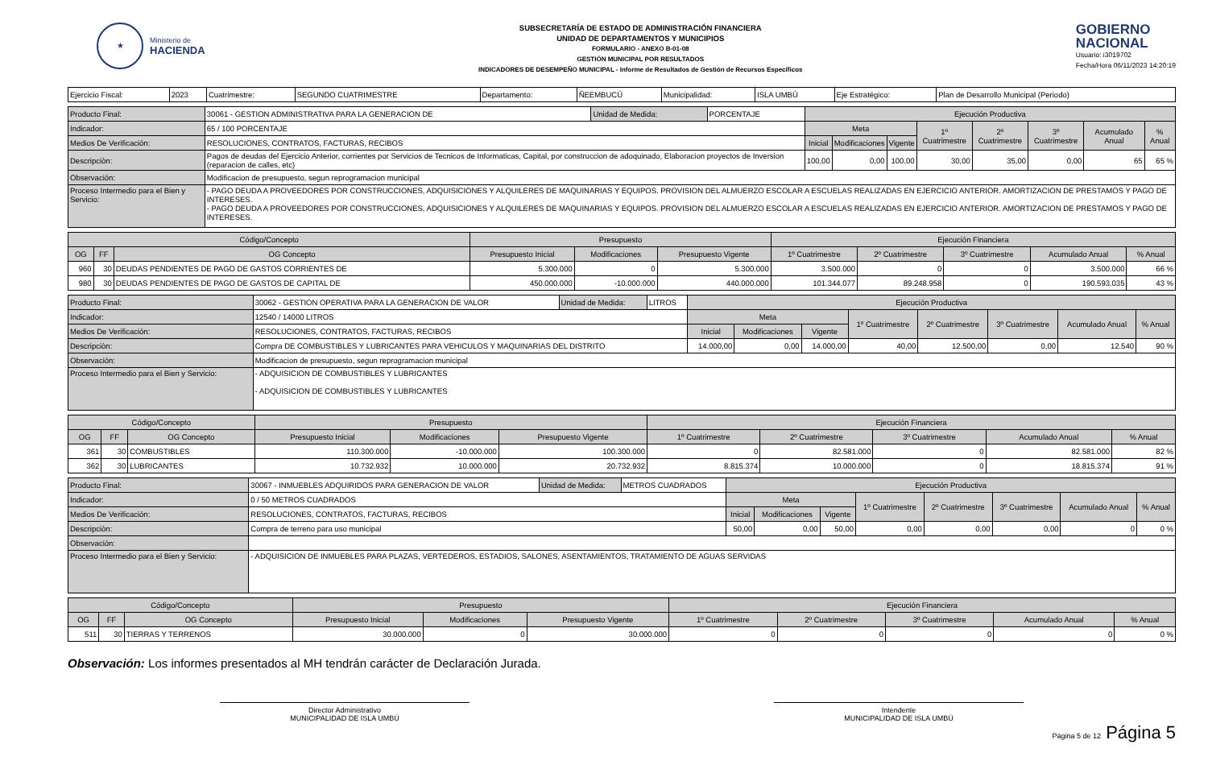★
Ministerio de
HACIENDA
SUBSECRETARÍA DE ESTADO DE ADMINISTRACIÓN FINANCIERA
UNIDAD DE DEPARTAMENTOS Y MUNICIPIOS
FORMULARIO - ANEXO B-01-08
GESTIÓN MUNICIPAL POR RESULTADOS
INDICADORES DE DESEMPEÑO MUNICIPAL - Informe de Resultados de Gestión de Recursos Específicos
GOBIERNO
NACIONAL
Usuario: i3019702
Fecha/Hora 06/11/2023 14:20:19
| Ejercicio Fiscal: | 2023 | Cuatrimestre: | SEGUNDO CUATRIMESTRE | Departamento: | ÑEEMBUCÚ | Municipalidad: | ISLA UMBÚ | Eje Estratégico: | Plan de Desarrollo Municipal (Periodo) |
| Producto Final: | 30061 - GESTION ADMINISTRATIVA PARA LA GENERACION DE | Unidad de Medida: | PORCENTAJE | Ejecución Productiva | | | | | | | |
| Indicador: | 65 / 100 PORCENTAJE | | | Meta | | | 1º Cuatrimestre | 2º Cuatrimestre | 3º Cuatrimestre | Acumulado Anual | % Anual |
| Medios De Verificación: | RESOLUCIONES, CONTRATOS, FACTURAS, RECIBOS | | | Inicial | Modificaciones | Vigente | | | | | |
| Descripciòn: | Pagos de deudas del Ejercicio Anterior, corrientes por Servicios de Tecnicos de Informaticas, Capital, por construccion de adoquinado, Elaboracion proyectos de Inversion (reparacion de calles, etc) | | | 100,00 | 0,00 | 100,00 | 30,00 | 35,00 | 0,00 | 65 | 65 % |
| Observación: | Modificacion de presupuesto, segun reprogramacion municipal | | | | | | | | | | |
| Proceso Intermedio para el Bien y Servicio: | - PAGO DEUDA A PROVEEDORES POR CONSTRUCCIONES, ADQUISICIONES Y ALQUILERES DE MAQUINARIAS Y EQUIPOS. PROVISION DEL ALMUERZO ESCOLAR A ESCUELAS REALIZADAS EN EJERCICIO ANTERIOR. AMORTIZACION DE PRESTAMOS Y PAGO DE INTERESES. - PAGO DEUDA A PROVEEDORES POR CONSTRUCCIONES, ADQUISICIONES Y ALQUILERES DE MAQUINARIAS Y EQUIPOS. PROVISION DEL ALMUERZO ESCOLAR A ESCUELAS REALIZADAS EN EJERCICIO ANTERIOR. AMORTIZACION DE PRESTAMOS Y PAGO DE INTERESES. | | | | | | | | | | |
| Código/Concepto | | | Presupuesto | | | Ejecución Financiera | | | | |
| --- | --- | --- | --- | --- | --- | --- | --- | --- | --- | --- |
| OG | FF | OG Concepto | Presupuesto Inicial | Modificaciones | Presupuesto Vigente | 1º Cuatrimestre | 2º Cuatrimestre | 3º Cuatrimestre | Acumulado Anual | % Anual |
| 960 | 30 | DEUDAS PENDIENTES DE PAGO DE GASTOS CORRIENTES DE | 5.300.000 | 0 | 5.300.000 | 3.500.000 | 0 | 0 | 3.500.000 | 66 % |
| 980 | 30 | DEUDAS PENDIENTES DE PAGO DE GASTOS DE CAPITAL DE | 450.000.000 | -10.000.000 | 440.000.000 | 101.344.077 | 89.248.958 | 0 | 190.593.035 | 43 % |
| Producto Final: | 30062 - GESTION OPERATIVA PARA LA GENERACION DE VALOR | Unidad de Medida: | LITROS | Ejecución Productiva | | | | | | | |
| Indicador: | 12540 / 14000 LITROS | | | Meta | | | 1º Cuatrimestre | 2º Cuatrimestre | 3º Cuatrimestre | Acumulado Anual | % Anual |
| Medios De Verificación: | RESOLUCIONES, CONTRATOS, FACTURAS, RECIBOS | | | Inicial | Modificaciones | Vigente | | | | | |
| Descripciòn: | Compra DE COMBUSTIBLES Y LUBRICANTES PARA VEHICULOS Y MAQUINARIAS DEL DISTRITO | | | 14.000,00 | 0,00 | 14.000,00 | 40,00 | 12.500,00 | 0,00 | 12.540 | 90 % |
| Observación: | Modificacion de presupuesto, segun reprogramacion municipal | | | | | | | | | | |
| Proceso Intermedio para el Bien y Servicio: | - ADQUISICION DE COMBUSTIBLES Y LUBRICANTES - ADQUISICION DE COMBUSTIBLES Y LUBRICANTES | | | | | | | | | | |
| Código/Concepto | | | Presupuesto | | | Ejecución Financiera | | | | |
| --- | --- | --- | --- | --- | --- | --- | --- | --- | --- | --- |
| OG | FF | OG Concepto | Presupuesto Inicial | Modificaciones | Presupuesto Vigente | 1º Cuatrimestre | 2º Cuatrimestre | 3º Cuatrimestre | Acumulado Anual | % Anual |
| 361 | 30 | COMBUSTIBLES | 110.300.000 | -10.000.000 | 100.300.000 | 0 | 82.581.000 | 0 | 82.581.000 | 82 % |
| 362 | 30 | LUBRICANTES | 10.732.932 | 10.000.000 | 20.732.932 | 8.815.374 | 10.000.000 | 0 | 18.815.374 | 91 % |
| Producto Final: | 30067 - INMUEBLES ADQUIRIDOS PARA GENERACION DE VALOR | Unidad de Medida: | METROS CUADRADOS | Ejecución Productiva | | | | | | | |
| Indicador: | 0 / 50 METROS CUADRADOS | | | Meta | | | 1º Cuatrimestre | 2º Cuatrimestre | 3º Cuatrimestre | Acumulado Anual | % Anual |
| Medios De Verificación: | RESOLUCIONES, CONTRATOS, FACTURAS, RECIBOS | | | Inicial | Modificaciones | Vigente | | | | | |
| Descripciòn: | Compra de terreno para uso municipal | | | 50,00 | 0,00 | 50,00 | 0,00 | 0,00 | 0,00 | 0 | 0 % |
| Observación: | | | | | | | | | | | |
| Proceso Intermedio para el Bien y Servicio: | - ADQUISICION DE INMUEBLES PARA PLAZAS, VERTEDEROS, ESTADIOS, SALONES, ASENTAMIENTOS, TRATAMIENTO DE AGUAS SERVIDAS | | | | | | | | | | |
| Código/Concepto | | | Presupuesto | | | Ejecución Financiera | | | | |
| --- | --- | --- | --- | --- | --- | --- | --- | --- | --- | --- |
| OG | FF | OG Concepto | Presupuesto Inicial | Modificaciones | Presupuesto Vigente | 1º Cuatrimestre | 2º Cuatrimestre | 3º Cuatrimestre | Acumulado Anual | % Anual |
| 511 | 30 | TIERRAS Y TERRENOS | 30.000.000 | 0 | 30.000.000 | 0 | 0 | 0 | 0 | 0 % |
Observación: Los informes presentados al MH tendrán carácter de Declaración Jurada.
Director Administrativo
MUNICIPALIDAD DE ISLA UMBÚ
Intendente
MUNICIPALIDAD DE ISLA UMBÚ
Página 5 de 12 Página 5